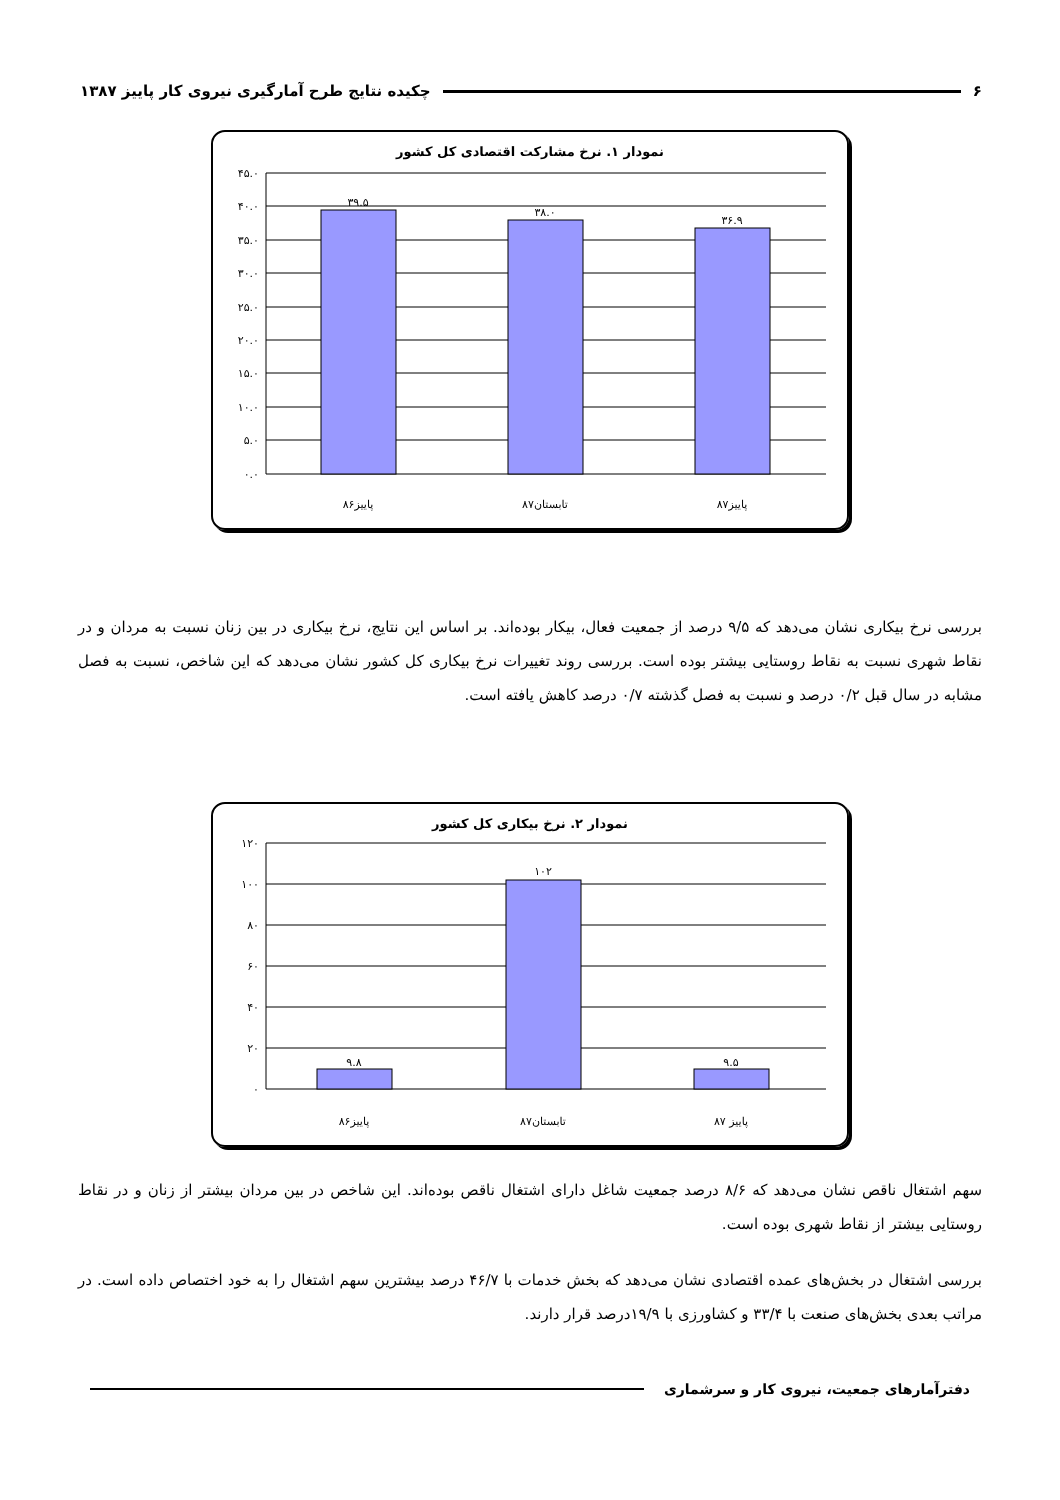۶ چکیده نتایج طرح آمارگیری نیروی کار پاییز ۱۳۸۷
نمودار ۱. نرخ مشارکت اقتصادی کل کشور
۴۵.۰
۴۰.۰
۳۵.۰
۳۰.۰
۲۵.۰
۲۰.۰
۱۵.۰
۱۰.۰
۵.۰
۰.۰
۳۹.۵
۳۸.۰
۳۶.۹
پاییز۸۶
تابستان۸۷
پاییز۸۷
بررسی نرخ بیکاری نشان می‌دهد که ۹/۵ درصد از جمعیت فعال، بیکار بوده‌اند. بر اساس این نتایج، نرخ بیکاری در بین زنان نسبت به مردان و در نقاط شهری نسبت به نقاط روستایی بیشتر بوده است. بررسی روند تغییرات نرخ بیکاری کل کشور نشان می‌دهد که این شاخص، نسبت به فصل مشابه در سال قبل ۰/۲ درصد و نسبت به فصل گذشته ۰/۷ درصد کاهش یافته است.
نمودار ۲. نرخ بیکاری کل کشور
۱۲۰
۱۰۰
۸۰
۶۰
۴۰
۲۰
۰
۹.۸
۱۰۲
۹.۵
پاییز۸۶
تابستان۸۷
پاییز ۸۷
سهم اشتغال ناقص نشان می‌دهد که ۸/۶ درصد جمعیت شاغل دارای اشتغال ناقص بوده‌اند. این شاخص در بین مردان بیشتر از زنان و در نقاط روستایی بیشتر از نقاط شهری بوده است.
بررسی اشتغال در بخش‌های عمده اقتصادی نشان می‌دهد که بخش خدمات با ۴۶/۷ درصد بیشترین سهم اشتغال را به خود اختصاص داده است. در مراتب بعدی بخش‌های صنعت با ۳۳/۴ و کشاورزی با ۱۹/۹درصد قرار دارند.
دفترآمارهای جمعیت، نیروی کار و سرشماری